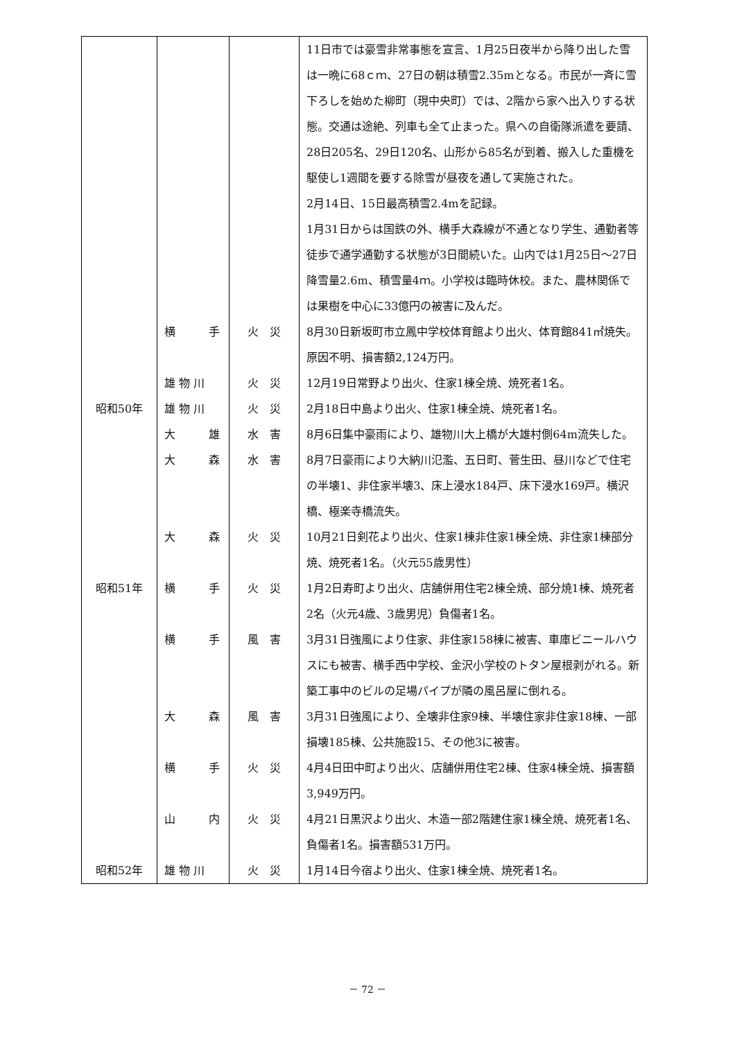| | | | 11日市では豪雪非常事態を宣言、1月25日夜半から降り出した雪は一晩に68ｃｍ、27日の朝は積雪2.35mとなる。市民が一斉に雪下ろしを始めた柳町（現中央町）では、2階から家へ出入りする状態。交通は途絶、列車も全て止まった。県への自衛隊派遣を要請、28日205名、29日120名、山形から85名が到着、搬入した重機を駆使し1週間を要する除雪が昼夜を通して実施された。 2月14日、15日最高積雪2.4mを記録。 1月31日からは国鉄の外、横手大森線が不通となり学生、通勤者等徒歩で通学通勤する状態が3日間続いた。山内では1月25日～27日降雪量2.6m、積雪量4ｍ。小学校は臨時休校。また、農林関係では果樹を中心に33億円の被害に及んだ。 |
| | 横 手 | 火 災 | 8月30日新坂町市立鳳中学校体育館より出火、体育館841㎡焼失。原因不明、損害額2,124万円。 |
| | 雄 物 川 | 火 災 | 12月19日常野より出火、住家1棟全焼、焼死者1名。 |
| 昭和50年 | 雄 物 川 | 火 災 | 2月18日中島より出火、住家1棟全焼、焼死者1名。 |
| | 大 雄 | 水 害 | 8月6日集中豪雨により、雄物川大上橋が大雄村側64m流失した。 |
| | 大 森 | 水 害 | 8月7日豪雨により大納川氾濫、五日町、菅生田、昼川などで住宅の半壊1、非住家半壊3、床上浸水184戸、床下浸水169戸。横沢橋、極楽寺橋流失。 |
| | 大 森 | 火 災 | 10月21日剣花より出火、住家1棟非住家1棟全焼、非住家1棟部分焼、焼死者1名。（火元55歳男性） |
| 昭和51年 | 横 手 | 火 災 | 1月2日寿町より出火、店舗併用住宅2棟全焼、部分焼1棟、焼死者2名（火元4歳、3歳男児）負傷者1名。 |
| | 横 手 | 風 害 | 3月31日強風により住家、非住家158棟に被害、車庫ビニールハウスにも被害、横手西中学校、金沢小学校のトタン屋根剥がれる。新築工事中のビルの足場パイプが隣の風呂屋に倒れる。 |
| | 大 森 | 風 害 | 3月31日強風により、全壊非住家9棟、半壊住家非住家18棟、一部損壊185棟、公共施設15、その他3に被害。 |
| | 横 手 | 火 災 | 4月4日田中町より出火、店舗併用住宅2棟、住家4棟全焼、損害額3,949万円。 |
| | 山 内 | 火 災 | 4月21日黒沢より出火、木造一部2階建住家1棟全焼、焼死者1名、負傷者1名。損害額531万円。 |
| 昭和52年 | 雄 物 川 | 火 災 | 1月14日今宿より出火、住家1棟全焼、焼死者1名。 |
－ 72 －